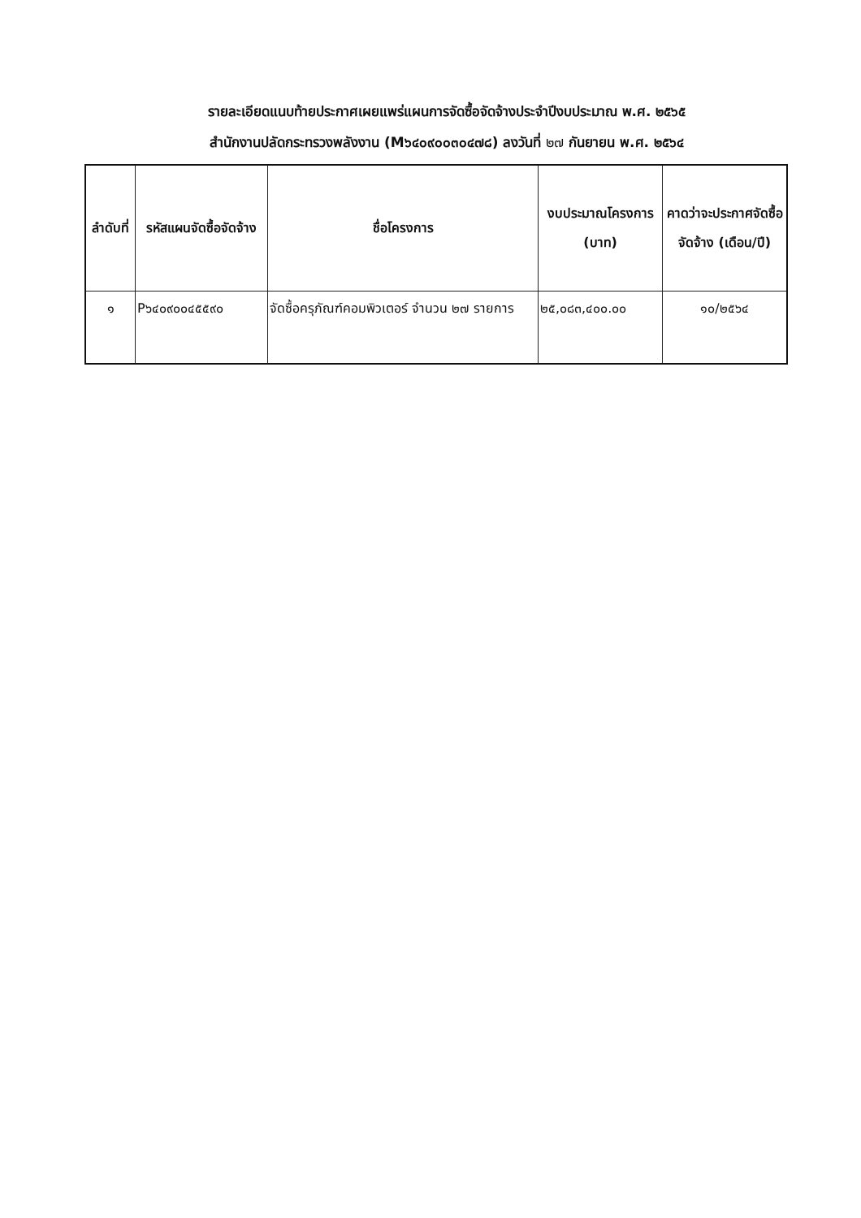รายละเอียดแนบท้ายประกาศเผยแพร่แผนการจัดซื้อจัดจ้างประจำปีงบประมาณ พ.ศ. ๒๕๖๕
สำนักงานปลัดกระทรวงพลังงาน (M๖๔๐๙๐๐๓๐๔๗๘) ลงวันที่ ๒๗ กันยายน พ.ศ. ๒๕๖๔
| ลำดับที่ | รหัสแผนจัดซื้อจัดจ้าง | ชื่อโครงการ | งบประมาณโครงการ (บาท) | คาดว่าจะประกาศจัดซื้อจัดจ้าง (เดือน/ปี) |
| --- | --- | --- | --- | --- |
| ๑ | P๖๔๐๙๐๐๔๕๕๙๐ | จัดซื้อครุภัณฑ์คอมพิวเตอร์ จำนวน ๒๗ รายการ | ๒๕,๐๘๓,๔๐๐.๐๐ | ๑๐/๒๕๖๔ |